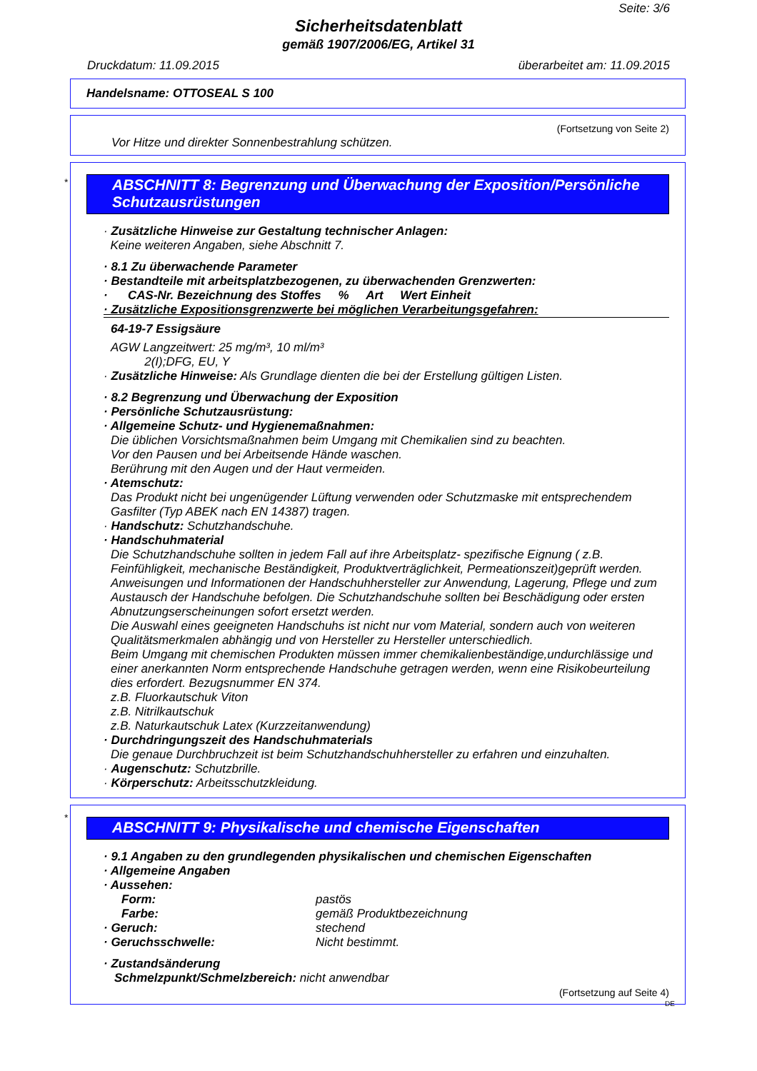Seite: 3/6
Sicherheitsdatenblatt
gemäß 1907/2006/EG, Artikel 31
Druckdatum: 11.09.2015 überarbeitet am: 11.09.2015
Handelsname: OTTOSEAL S 100
(Fortsetzung von Seite 2)
Vor Hitze und direkter Sonnenbestrahlung schützen.
*
ABSCHNITT 8: Begrenzung und Überwachung der Exposition/Persönliche Schutzausrüstungen
· Zusätzliche Hinweise zur Gestaltung technischer Anlagen:
Keine weiteren Angaben, siehe Abschnitt 7.
· 8.1 Zu überwachende Parameter
· Bestandteile mit arbeitsplatzbezogenen, zu überwachenden Grenzwerten:
· CAS-Nr. Bezeichnung des Stoffes % Art Wert Einheit
· Zusätzliche Expositionsgrenzwerte bei möglichen Verarbeitungsgefahren:
64-19-7 Essigsäure
AGW Langzeitwert: 25 mg/m³, 10 ml/m³
2(I);DFG, EU, Y
· Zusätzliche Hinweise: Als Grundlage dienten die bei der Erstellung gültigen Listen.
· 8.2 Begrenzung und Überwachung der Exposition
· Persönliche Schutzausrüstung:
· Allgemeine Schutz- und Hygienemaßnahmen:
Die üblichen Vorsichtsmaßnahmen beim Umgang mit Chemikalien sind zu beachten.
Vor den Pausen und bei Arbeitsende Hände waschen.
Berührung mit den Augen und der Haut vermeiden.
· Atemschutz:
Das Produkt nicht bei ungenügender Lüftung verwenden oder Schutzmaske mit entsprechendem Gasfilter (Typ ABEK nach EN 14387) tragen.
· Handschutz: Schutzhandschuhe.
· Handschuhmaterial
Die Schutzhandschuhe sollten in jedem Fall auf ihre Arbeitsplatz- spezifische Eignung ( z.B. Feinfühligkeit, mechanische Beständigkeit, Produktverträglichkeit, Permeationszeit)geprüft werden. Anweisungen und Informationen der Handschuhhersteller zur Anwendung, Lagerung, Pflege und zum Austausch der Handschuhe befolgen. Die Schutzhandschuhe sollten bei Beschädigung oder ersten Abnutzungserscheinungen sofort ersetzt werden.
Die Auswahl eines geeigneten Handschuhs ist nicht nur vom Material, sondern auch von weiteren Qualitätsmerkmalen abhängig und von Hersteller zu Hersteller unterschiedlich.
Beim Umgang mit chemischen Produkten müssen immer chemikalienbeständige,undurchlässige und einer anerkannten Norm entsprechende Handschuhe getragen werden, wenn eine Risikobeurteilung dies erfordert. Bezugsnummer EN 374.
z.B. Fluorkautschuk Viton
z.B. Nitrilkautschuk
z.B. Naturkautschuk Latex (Kurzzeitanwendung)
· Durchdringungszeit des Handschuhmaterials
Die genaue Durchbruchzeit ist beim Schutzhandschuhhersteller zu erfahren und einzuhalten.
· Augenschutz: Schutzbrille.
· Körperschutz: Arbeitsschutzkleidung.
*
ABSCHNITT 9: Physikalische und chemische Eigenschaften
· 9.1 Angaben zu den grundlegenden physikalischen und chemischen Eigenschaften
· Allgemeine Angaben
· Aussehen:
| Form: | pastös |
| Farbe: | gemäß Produktbezeichnung |
| · Geruch: | stechend |
| · Geruchsschwelle: | Nicht bestimmt. |
· Zustandsänderung
Schmelzpunkt/Schmelzbereich: nicht anwendbar
(Fortsetzung auf Seite 4)
DE